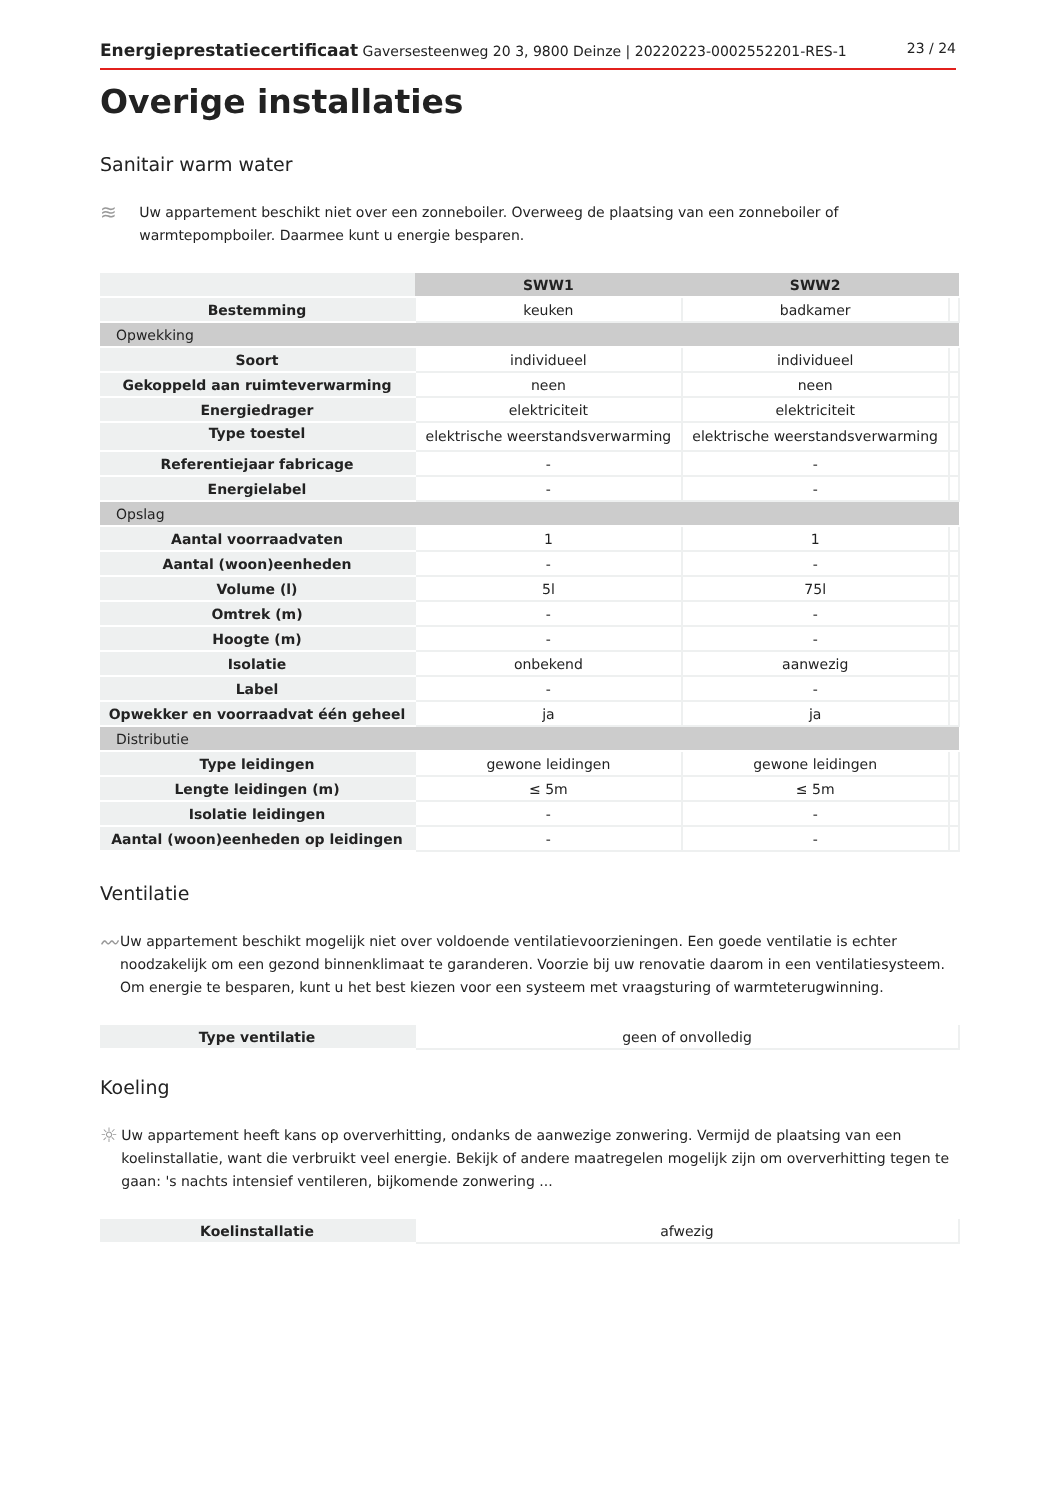Energieprestatiecertificaat Gaversesteenweg 20 3, 9800 Deinze | 20220223-0002552201-RES-1 23 / 24
Overige installaties
Sanitair warm water
≋
Uw appartement beschikt niet over een zonneboiler. Overweeg de plaatsing van een zonneboiler of warmtepompboiler. Daarmee kunt u energie besparen.
| | SWW1 | SWW2 | |
| Bestemming | keuken | badkamer | |
| Opwekking | | | |
| Soort | individueel | individueel | |
| Gekoppeld aan ruimteverwarming | neen | neen | |
| Energiedrager | elektriciteit | elektriciteit | |
| Type toestel | elektrische weerstandsverwarming | elektrische weerstandsverwarming | |
| Referentiejaar fabricage | - | - | |
| Energielabel | - | - | |
| Opslag | | | |
| Aantal voorraadvaten | 1 | 1 | |
| Aantal (woon)eenheden | - | - | |
| Volume (l) | 5l | 75l | |
| Omtrek (m) | - | - | |
| Hoogte (m) | - | - | |
| Isolatie | onbekend | aanwezig | |
| Label | - | - | |
| Opwekker en voorraadvat één geheel | ja | ja | |
| Distributie | | | |
| Type leidingen | gewone leidingen | gewone leidingen | |
| Lengte leidingen (m) | ≤ 5m | ≤ 5m | |
| Isolatie leidingen | - | - | |
| Aantal (woon)eenheden op leidingen | - | - | |
Ventilatie
〰
Uw appartement beschikt mogelijk niet over voldoende ventilatievoorzieningen. Een goede ventilatie is echter noodzakelijk om een gezond binnenklimaat te garanderen. Voorzie bij uw renovatie daarom in een ventilatiesysteem. Om energie te besparen, kunt u het best kiezen voor een systeem met vraagsturing of warmteterugwinning.
| Type ventilatie | geen of onvolledig |
Koeling
☼
Uw appartement heeft kans op oververhitting, ondanks de aanwezige zonwering. Vermijd de plaatsing van een koelinstallatie, want die verbruikt veel energie. Bekijk of andere maatregelen mogelijk zijn om oververhitting tegen te gaan: 's nachts intensief ventileren, bijkomende zonwering ...
| Koelinstallatie | afwezig |